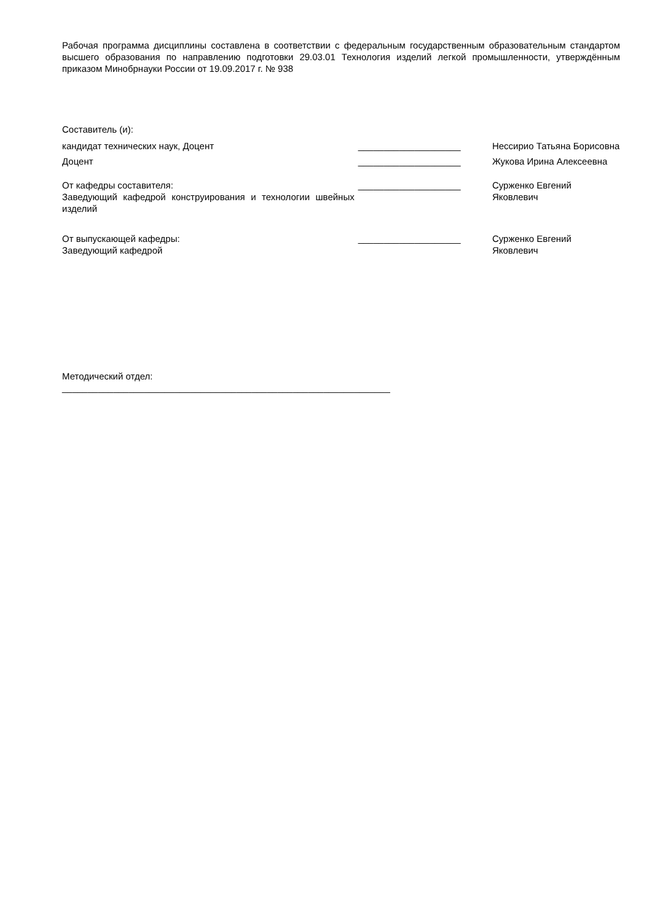Рабочая программа дисциплины составлена в соответствии с федеральным государственным образовательным стандартом высшего образования по направлению подготовки 29.03.01 Технология изделий легкой промышленности, утверждённым приказом Минобрнауки России от 19.09.2017 г. № 938
Составитель (и):
кандидат технических наук, Доцент ____________________ Нессирио Татьяна Борисовна
Доцент ____________________ Жукова Ирина Алексеевна
От кафедры составителя:
Заведующий кафедрой конструирования и технологии швейных изделий
____________________ Сурженко Евгений
Яковлевич
От выпускающей кафедры:
Заведующий кафедрой
____________________ Сурженко Евгений
Яковлевич
Методический отдел:
________________________________________________________________